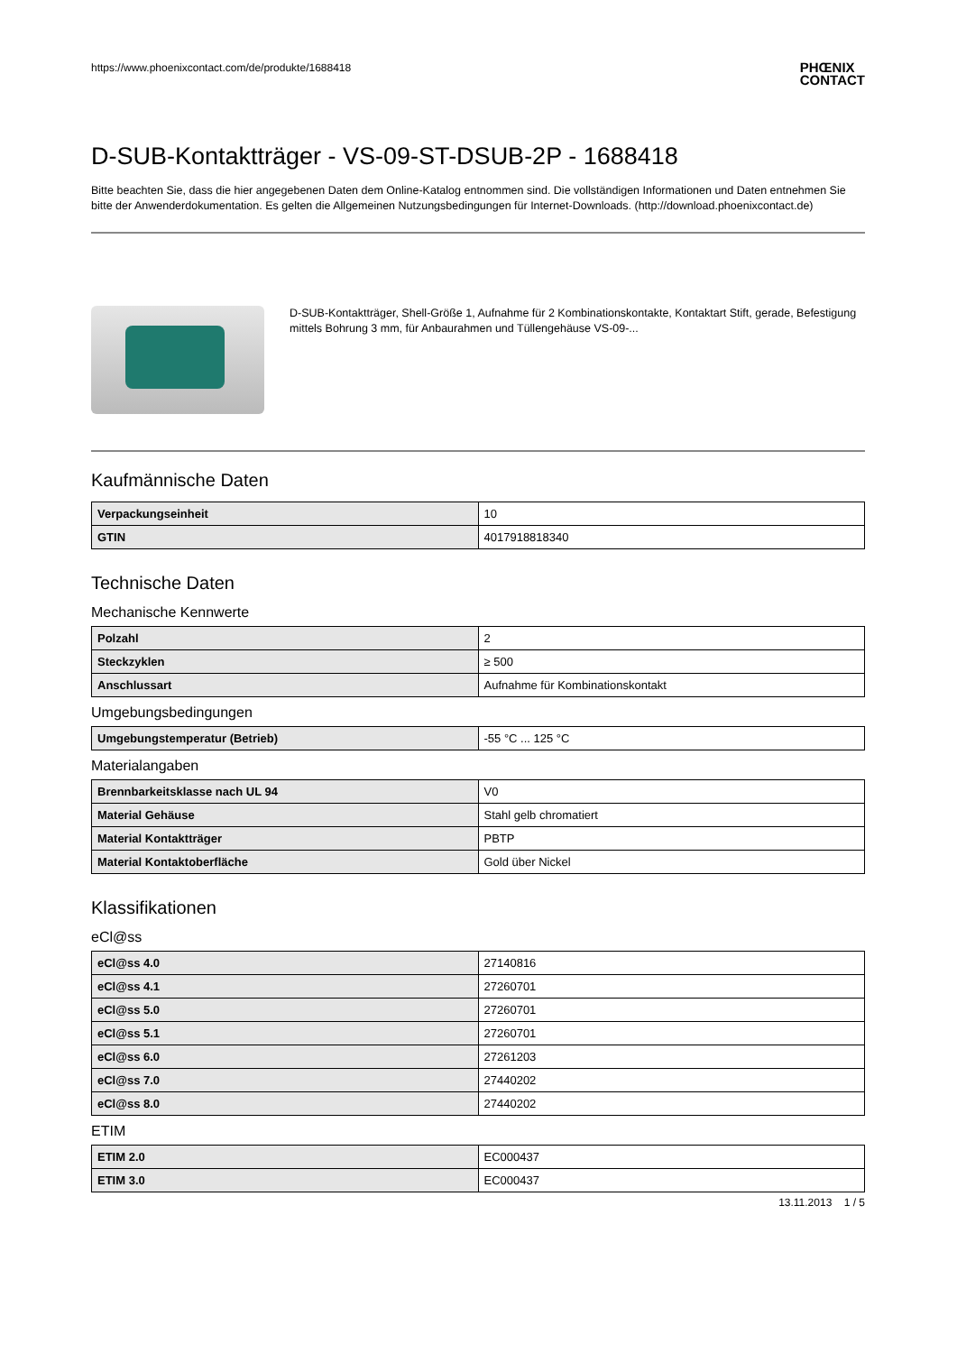https://www.phoenixcontact.com/de/produkte/1688418 PHŒNIX
CONTACT
D-SUB-Kontaktträger - VS-09-ST-DSUB-2P - 1688418
Bitte beachten Sie, dass die hier angegebenen Daten dem Online-Katalog entnommen sind. Die vollständigen Informationen und Daten entnehmen Sie bitte der Anwenderdokumentation. Es gelten die Allgemeinen Nutzungsbedingungen für Internet-Downloads. (http://download.phoenixcontact.de)
D-SUB-Kontaktträger, Shell-Größe 1, Aufnahme für 2 Kombinationskontakte, Kontaktart Stift, gerade, Befestigung mittels Bohrung 3 mm, für Anbaurahmen und Tüllengehäuse VS-09-...
Kaufmännische Daten
| Verpackungseinheit | 10 |
| GTIN | 4017918818340 |
Technische Daten
Mechanische Kennwerte
| Polzahl | 2 |
| Steckzyklen | ≥ 500 |
| Anschlussart | Aufnahme für Kombinationskontakt |
Umgebungsbedingungen
| Umgebungstemperatur (Betrieb) | -55 °C ... 125 °C |
Materialangaben
| Brennbarkeitsklasse nach UL 94 | V0 |
| Material Gehäuse | Stahl gelb chromatiert |
| Material Kontaktträger | PBTP |
| Material Kontaktoberfläche | Gold über Nickel |
Klassifikationen
eCl@ss
| eCl@ss 4.0 | 27140816 |
| eCl@ss 4.1 | 27260701 |
| eCl@ss 5.0 | 27260701 |
| eCl@ss 5.1 | 27260701 |
| eCl@ss 6.0 | 27261203 |
| eCl@ss 7.0 | 27440202 |
| eCl@ss 8.0 | 27440202 |
ETIM
| ETIM 2.0 | EC000437 |
| ETIM 3.0 | EC000437 |
13.11.2013 1 / 5